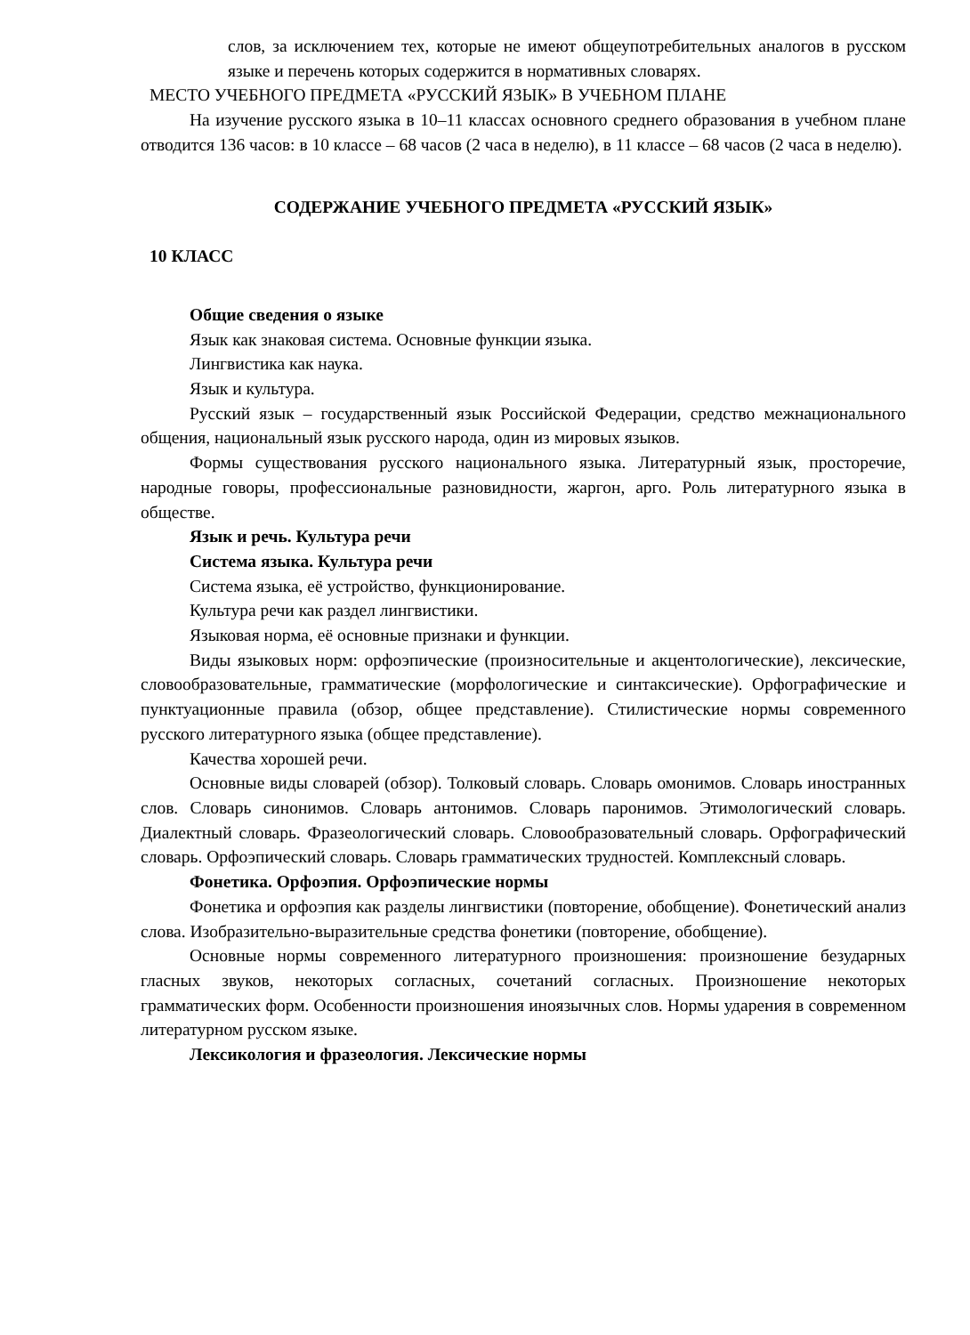слов, за исключением тех, которые не имеют общеупотребительных аналогов в русском языке и перечень которых содержится в нормативных словарях.
МЕСТО УЧЕБНОГО ПРЕДМЕТА «РУССКИЙ ЯЗЫК» В УЧЕБНОМ ПЛАНЕ
На изучение русского языка в 10–11 классах основного среднего образования в учебном плане отводится 136 часов: в 10 классе – 68 часов (2 часа в неделю), в 11 классе – 68 часов (2 часа в неделю).
СОДЕРЖАНИЕ УЧЕБНОГО ПРЕДМЕТА «РУССКИЙ ЯЗЫК»
10 КЛАСС
Общие сведения о языке
Язык как знаковая система. Основные функции языка.
Лингвистика как наука.
Язык и культура.
Русский язык – государственный язык Российской Федерации, средство межнационального общения, национальный язык русского народа, один из мировых языков.
Формы существования русского национального языка. Литературный язык, просторечие, народные говоры, профессиональные разновидности, жаргон, арго. Роль литературного языка в обществе.
Язык и речь. Культура речи
Система языка. Культура речи
Система языка, её устройство, функционирование.
Культура речи как раздел лингвистики.
Языковая норма, её основные признаки и функции.
Виды языковых норм: орфоэпические (произносительные и акцентологические), лексические, словообразовательные, грамматические (морфологические и синтаксические). Орфографические и пунктуационные правила (обзор, общее представление). Стилистические нормы современного русского литературного языка (общее представление).
Качества хорошей речи.
Основные виды словарей (обзор). Толковый словарь. Словарь омонимов. Словарь иностранных слов. Словарь синонимов. Словарь антонимов. Словарь паронимов. Этимологический словарь. Диалектный словарь. Фразеологический словарь. Словообразовательный словарь. Орфографический словарь. Орфоэпический словарь. Словарь грамматических трудностей. Комплексный словарь.
Фонетика. Орфоэпия. Орфоэпические нормы
Фонетика и орфоэпия как разделы лингвистики (повторение, обобщение). Фонетический анализ слова. Изобразительно-выразительные средства фонетики (повторение, обобщение).
Основные нормы современного литературного произношения: произношение безударных гласных звуков, некоторых согласных, сочетаний согласных. Произношение некоторых грамматических форм. Особенности произношения иноязычных слов. Нормы ударения в современном литературном русском языке.
Лексикология и фразеология. Лексические нормы